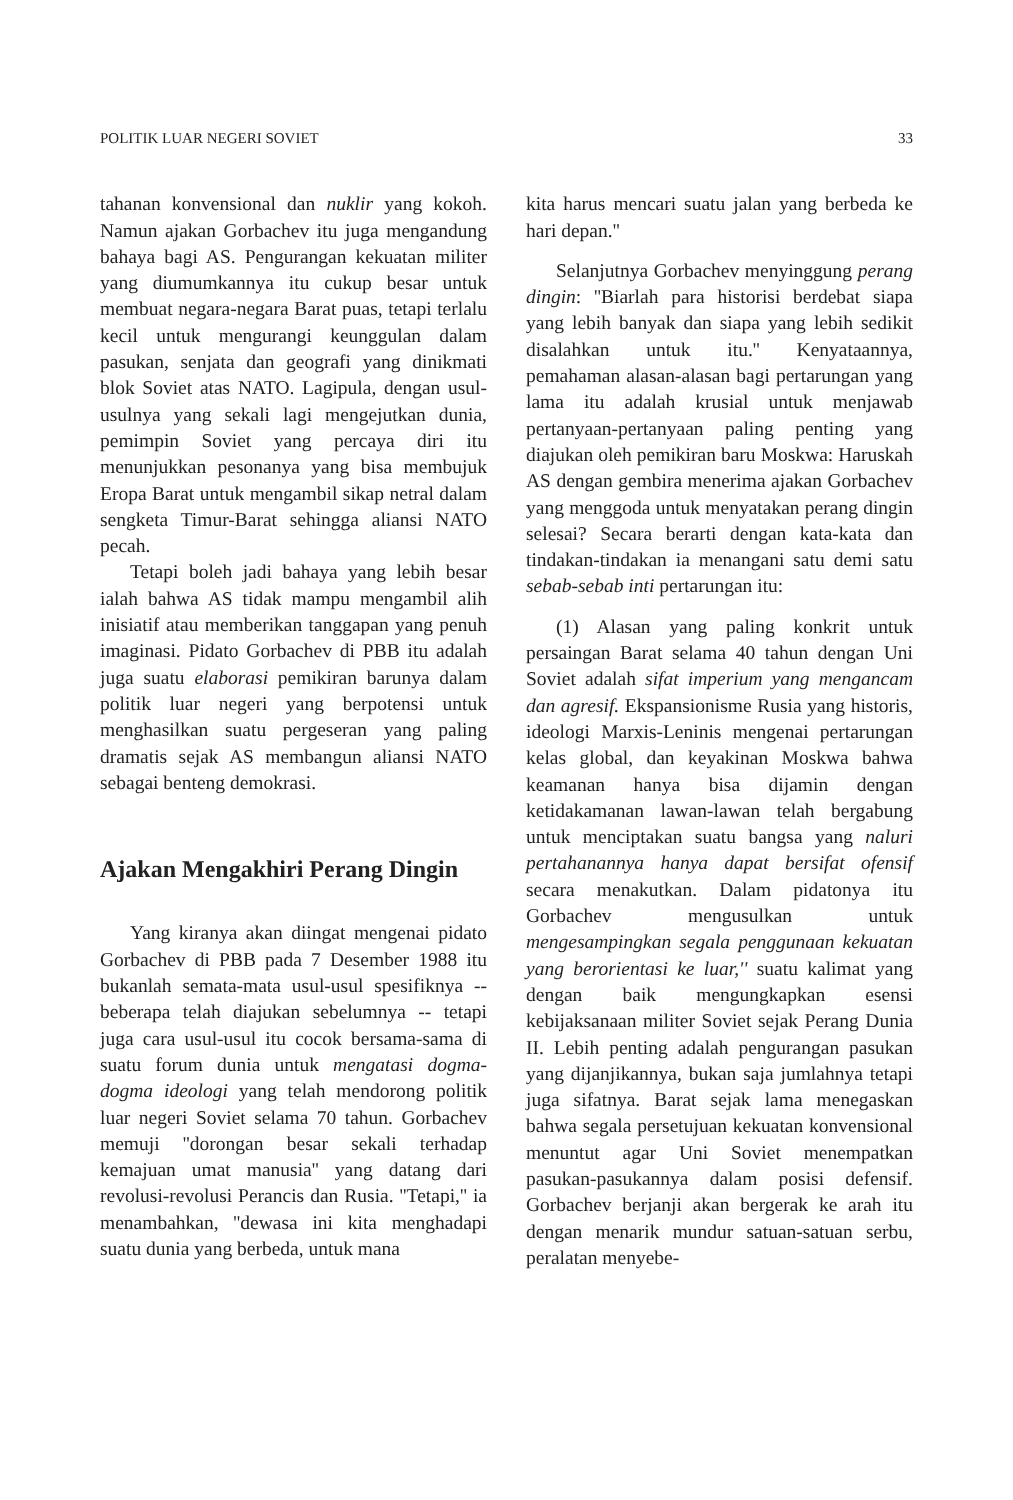POLITIK LUAR NEGERI SOVIET 33
tahanan konvensional dan nuklir yang kokoh. Namun ajakan Gorbachev itu juga mengandung bahaya bagi AS. Pengurangan kekuatan militer yang diumumkannya itu cukup besar untuk membuat negara-negara Barat puas, tetapi terlalu kecil untuk mengurangi keunggulan dalam pasukan, senjata dan geografi yang dinikmati blok Soviet atas NATO. Lagipula, dengan usul-usulnya yang sekali lagi mengejutkan dunia, pemimpin Soviet yang percaya diri itu menunjukkan pesonanya yang bisa membujuk Eropa Barat untuk mengambil sikap netral dalam sengketa Timur-Barat sehingga aliansi NATO pecah.
Tetapi boleh jadi bahaya yang lebih besar ialah bahwa AS tidak mampu mengambil alih inisiatif atau memberikan tanggapan yang penuh imaginasi. Pidato Gorbachev di PBB itu adalah juga suatu elaborasi pemikiran barunya dalam politik luar negeri yang berpotensi untuk menghasilkan suatu pergeseran yang paling dramatis sejak AS membangun aliansi NATO sebagai benteng demokrasi.
Ajakan Mengakhiri Perang Dingin
Yang kiranya akan diingat mengenai pidato Gorbachev di PBB pada 7 Desember 1988 itu bukanlah semata-mata usul-usul spesifiknya -- beberapa telah diajukan sebelumnya -- tetapi juga cara usul-usul itu cocok bersama-sama di suatu forum dunia untuk mengatasi dogma-dogma ideologi yang telah mendorong politik luar negeri Soviet selama 70 tahun. Gorbachev memuji ''dorongan besar sekali terhadap kemajuan umat manusia'' yang datang dari revolusi-revolusi Perancis dan Rusia. ''Tetapi,'' ia menambahkan, ''dewasa ini kita menghadapi suatu dunia yang berbeda, untuk mana
kita harus mencari suatu jalan yang berbeda ke hari depan.''
Selanjutnya Gorbachev menyinggung perang dingin: ''Biarlah para historisi berdebat siapa yang lebih banyak dan siapa yang lebih sedikit disalahkan untuk itu.'' Kenyataannya, pemahaman alasan-alasan bagi pertarungan yang lama itu adalah krusial untuk menjawab pertanyaan-pertanyaan paling penting yang diajukan oleh pemikiran baru Moskwa: Haruskah AS dengan gembira menerima ajakan Gorbachev yang menggoda untuk menyatakan perang dingin selesai? Secara berarti dengan kata-kata dan tindakan-tindakan ia menangani satu demi satu sebab-sebab inti pertarungan itu:
(1) Alasan yang paling konkrit untuk persaingan Barat selama 40 tahun dengan Uni Soviet adalah sifat imperium yang mengancam dan agresif. Ekspansionisme Rusia yang historis, ideologi Marxis-Leninis mengenai pertarungan kelas global, dan keyakinan Moskwa bahwa keamanan hanya bisa dijamin dengan ketidakamanan lawan-lawan telah bergabung untuk menciptakan suatu bangsa yang naluri pertahanannya hanya dapat bersifat ofensif secara menakutkan. Dalam pidatonya itu Gorbachev mengusulkan untuk mengesampingkan segala penggunaan kekuatan yang berorientasi ke luar,'' suatu kalimat yang dengan baik mengungkapkan esensi kebijaksanaan militer Soviet sejak Perang Dunia II. Lebih penting adalah pengurangan pasukan yang dijanjikannya, bukan saja jumlahnya tetapi juga sifatnya. Barat sejak lama menegaskan bahwa segala persetujuan kekuatan konvensional menuntut agar Uni Soviet menempatkan pasukan-pasukannya dalam posisi defensif. Gorbachev berjanji akan bergerak ke arah itu dengan menarik mundur satuan-satuan serbu, peralatan menyebe-